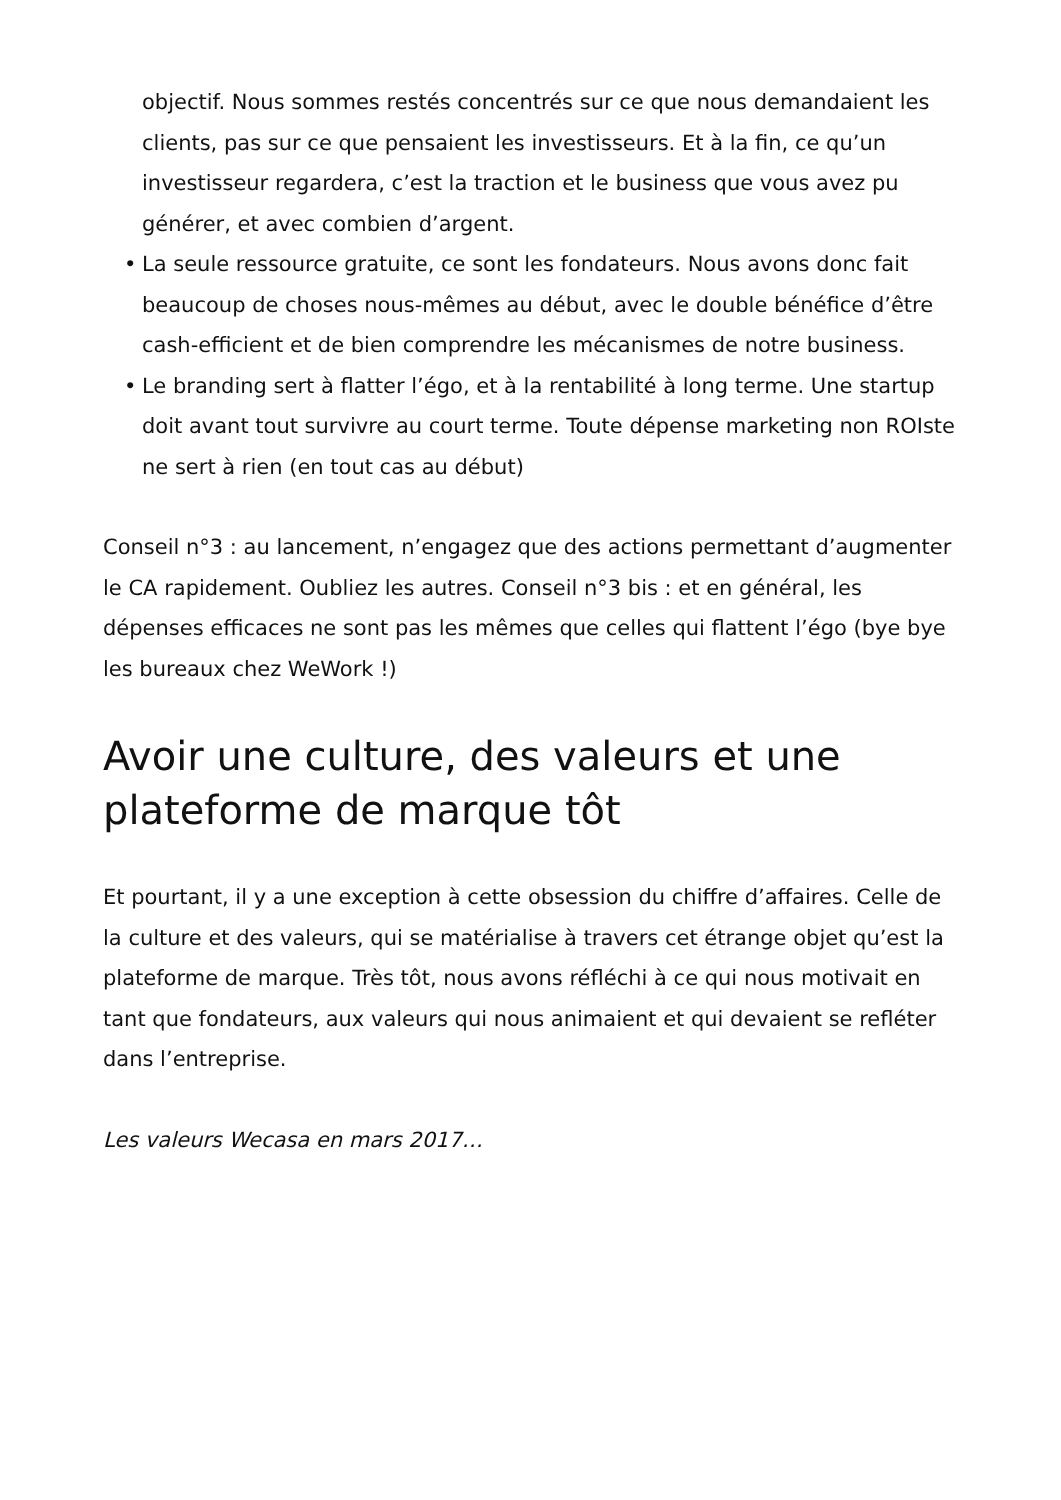objectif. Nous sommes restés concentrés sur ce que nous demandaient les clients, pas sur ce que pensaient les investisseurs. Et à la fin, ce qu’un investisseur regardera, c’est la traction et le business que vous avez pu générer, et avec combien d’argent.
• La seule ressource gratuite, ce sont les fondateurs. Nous avons donc fait beaucoup de choses nous-mêmes au début, avec le double bénéfice d’être cash-efficient et de bien comprendre les mécanismes de notre business.
• Le branding sert à flatter l’égo, et à la rentabilité à long terme. Une startup doit avant tout survivre au court terme. Toute dépense marketing non ROIste ne sert à rien (en tout cas au début)
Conseil n°3 : au lancement, n’engagez que des actions permettant d’augmenter le CA rapidement. Oubliez les autres. Conseil n°3 bis : et en général, les dépenses efficaces ne sont pas les mêmes que celles qui flattent l’égo (bye bye les bureaux chez WeWork !)
Avoir une culture, des valeurs et une plateforme de marque tôt
Et pourtant, il y a une exception à cette obsession du chiffre d’affaires. Celle de la culture et des valeurs, qui se matérialise à travers cet étrange objet qu’est la plateforme de marque. Très tôt, nous avons réfléchi à ce qui nous motivait en tant que fondateurs, aux valeurs qui nous animaient et qui devaient se refléter dans l’entreprise.
Les valeurs Wecasa en mars 2017…